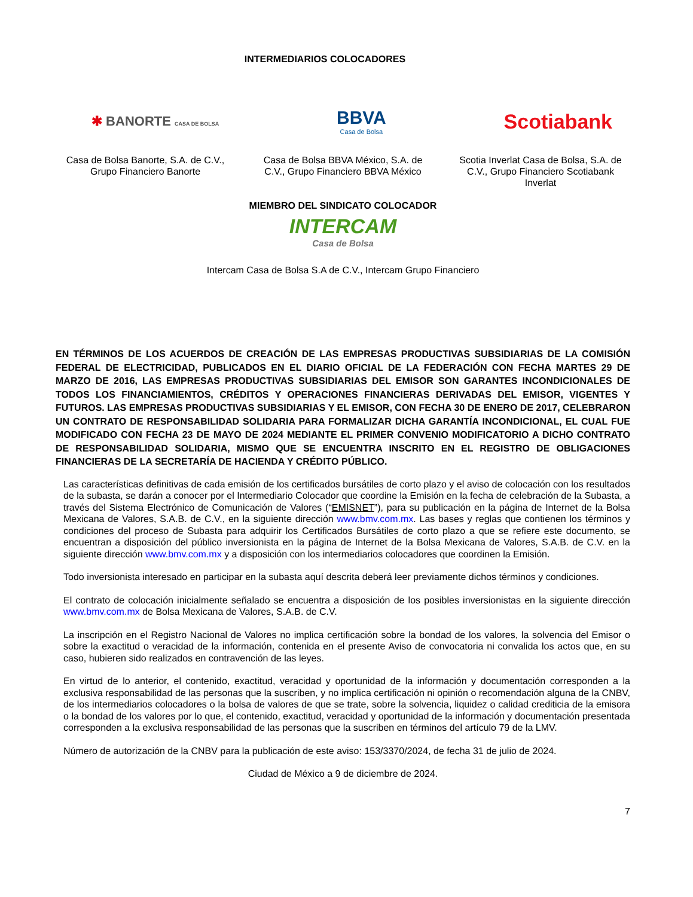INTERMEDIARIOS COLOCADORES
✱ BANORTE CASA DE BOLSA
BBVA
Casa de Bolsa
Scotiabank
Casa de Bolsa Banorte, S.A. de C.V., Grupo Financiero Banorte
Casa de Bolsa BBVA México, S.A. de C.V., Grupo Financiero BBVA México
Scotia Inverlat Casa de Bolsa, S.A. de C.V., Grupo Financiero Scotiabank Inverlat
MIEMBRO DEL SINDICATO COLOCADOR
INTERCAM
Casa de Bolsa
Intercam Casa de Bolsa S.A de C.V., Intercam Grupo Financiero
EN TÉRMINOS DE LOS ACUERDOS DE CREACIÓN DE LAS EMPRESAS PRODUCTIVAS SUBSIDIARIAS DE LA COMISIÓN FEDERAL DE ELECTRICIDAD, PUBLICADOS EN EL DIARIO OFICIAL DE LA FEDERACIÓN CON FECHA MARTES 29 DE MARZO DE 2016, LAS EMPRESAS PRODUCTIVAS SUBSIDIARIAS DEL EMISOR SON GARANTES INCONDICIONALES DE TODOS LOS FINANCIAMIENTOS, CRÉDITOS Y OPERACIONES FINANCIERAS DERIVADAS DEL EMISOR, VIGENTES Y FUTUROS. LAS EMPRESAS PRODUCTIVAS SUBSIDIARIAS Y EL EMISOR, CON FECHA 30 DE ENERO DE 2017, CELEBRARON UN CONTRATO DE RESPONSABILIDAD SOLIDARIA PARA FORMALIZAR DICHA GARANTÍA INCONDICIONAL, EL CUAL FUE MODIFICADO CON FECHA 23 DE MAYO DE 2024 MEDIANTE EL PRIMER CONVENIO MODIFICATORIO A DICHO CONTRATO DE RESPONSABILIDAD SOLIDARIA, MISMO QUE SE ENCUENTRA INSCRITO EN EL REGISTRO DE OBLIGACIONES FINANCIERAS DE LA SECRETARÍA DE HACIENDA Y CRÉDITO PÚBLICO.
Las características definitivas de cada emisión de los certificados bursátiles de corto plazo y el aviso de colocación con los resultados de la subasta, se darán a conocer por el Intermediario Colocador que coordine la Emisión en la fecha de celebración de la Subasta, a través del Sistema Electrónico de Comunicación de Valores (“EMISNET”), para su publicación en la página de Internet de la Bolsa Mexicana de Valores, S.A.B. de C.V., en la siguiente dirección www.bmv.com.mx. Las bases y reglas que contienen los términos y condiciones del proceso de Subasta para adquirir los Certificados Bursátiles de corto plazo a que se refiere este documento, se encuentran a disposición del público inversionista en la página de Internet de la Bolsa Mexicana de Valores, S.A.B. de C.V. en la siguiente dirección www.bmv.com.mx y a disposición con los intermediarios colocadores que coordinen la Emisión.
Todo inversionista interesado en participar en la subasta aquí descrita deberá leer previamente dichos términos y condiciones.
El contrato de colocación inicialmente señalado se encuentra a disposición de los posibles inversionistas en la siguiente dirección www.bmv.com.mx de Bolsa Mexicana de Valores, S.A.B. de C.V.
La inscripción en el Registro Nacional de Valores no implica certificación sobre la bondad de los valores, la solvencia del Emisor o sobre la exactitud o veracidad de la información, contenida en el presente Aviso de convocatoria ni convalida los actos que, en su caso, hubieren sido realizados en contravención de las leyes.
En virtud de lo anterior, el contenido, exactitud, veracidad y oportunidad de la información y documentación corresponden a la exclusiva responsabilidad de las personas que la suscriben, y no implica certificación ni opinión o recomendación alguna de la CNBV, de los intermediarios colocadores o la bolsa de valores de que se trate, sobre la solvencia, liquidez o calidad crediticia de la emisora o la bondad de los valores por lo que, el contenido, exactitud, veracidad y oportunidad de la información y documentación presentada corresponden a la exclusiva responsabilidad de las personas que la suscriben en términos del artículo 79 de la LMV.
Número de autorización de la CNBV para la publicación de este aviso: 153/3370/2024, de fecha 31 de julio de 2024.
Ciudad de México a 9 de diciembre de 2024.
7